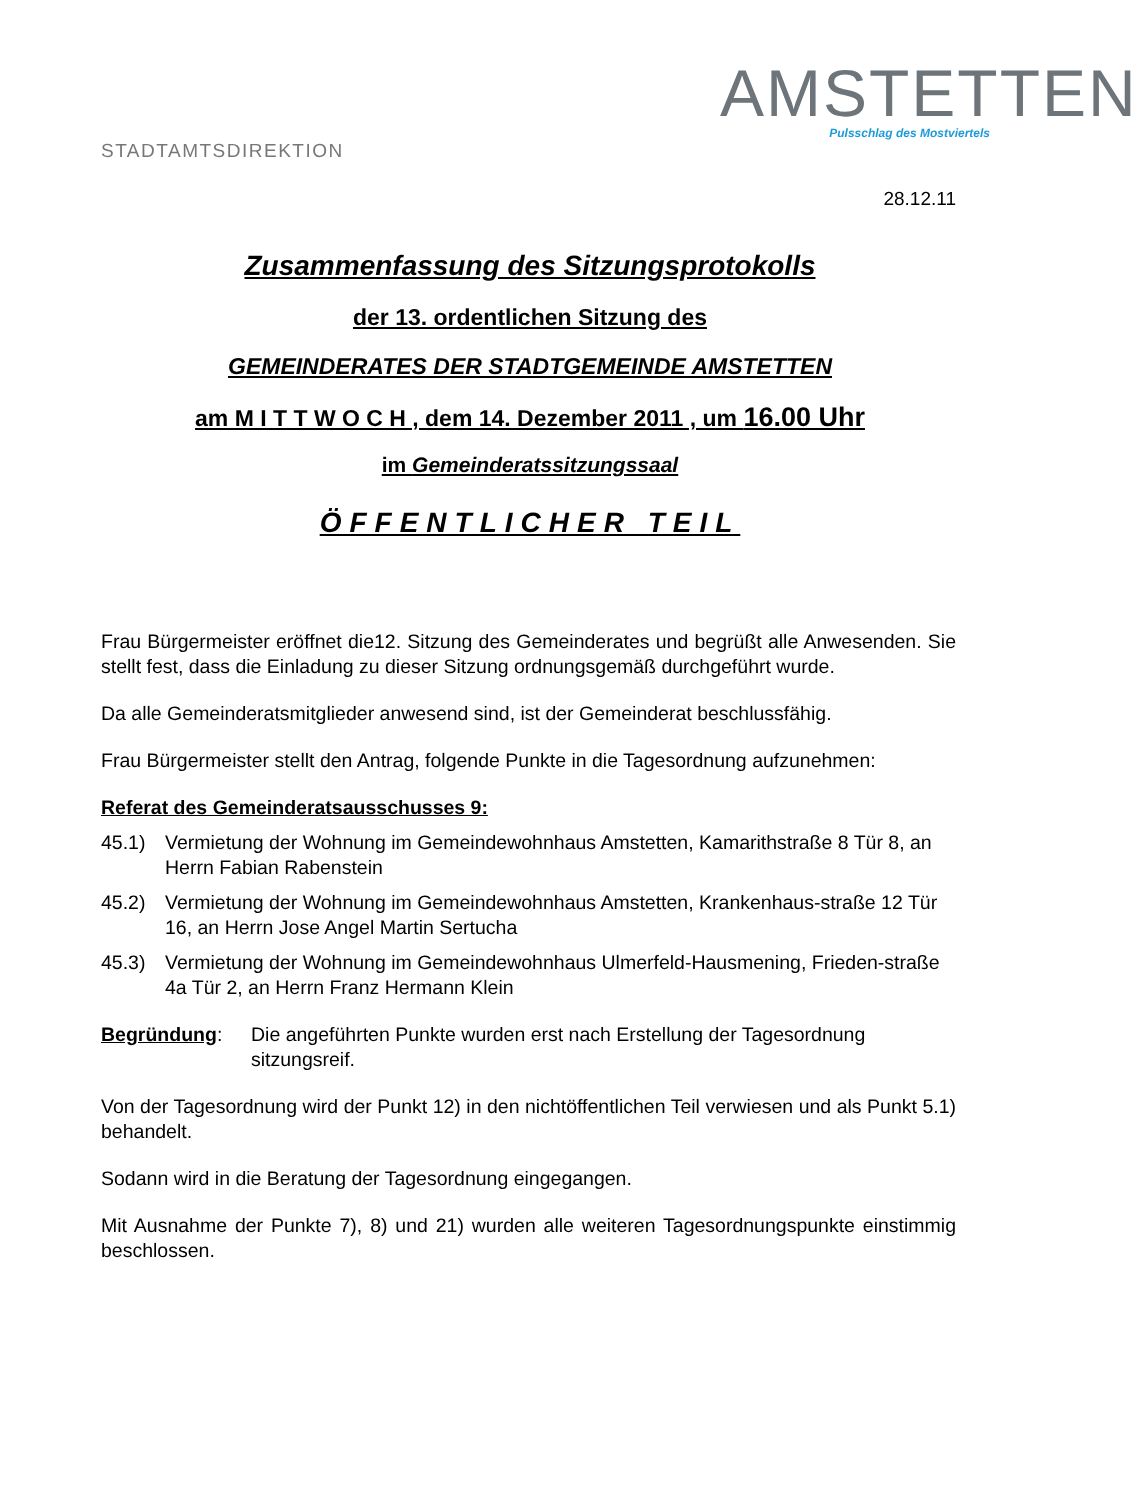STADTAMTSDIREKTION
AMSTETTEN
Pulsschlag des Mostviertels
28.12.11
Zusammenfassung des Sitzungsprotokolls
der 13. ordentlichen Sitzung des
GEMEINDERATES DER STADTGEMEINDE AMSTETTEN
am M I T T W O C H , dem 14. Dezember 2011 , um 16.00 Uhr
im Gemeinderatssitzungssaal
ÖFFENTLICHER TEIL
Frau Bürgermeister eröffnet die12. Sitzung des Gemeinderates und begrüßt alle Anwesenden. Sie stellt fest, dass die Einladung zu dieser Sitzung ordnungsgemäß durchgeführt wurde.
Da alle Gemeinderatsmitglieder anwesend sind, ist der Gemeinderat beschlussfähig.
Frau Bürgermeister stellt den Antrag, folgende Punkte in die Tagesordnung aufzunehmen:
Referat des Gemeinderatsausschusses 9:
45.1) Vermietung der Wohnung im Gemeindewohnhaus Amstetten, Kamarithstraße 8 Tür 8, an Herrn Fabian Rabenstein
45.2) Vermietung der Wohnung im Gemeindewohnhaus Amstetten, Krankenhaus-straße 12 Tür 16, an Herrn Jose Angel Martin Sertucha
45.3) Vermietung der Wohnung im Gemeindewohnhaus Ulmerfeld-Hausmening, Frieden-straße 4a Tür 2, an Herrn Franz Hermann Klein
Begründung: Die angeführten Punkte wurden erst nach Erstellung der Tagesordnung sitzungsreif.
Von der Tagesordnung wird der Punkt 12) in den nichtöffentlichen Teil verwiesen und als Punkt 5.1) behandelt.
Sodann wird in die Beratung der Tagesordnung eingegangen.
Mit Ausnahme der Punkte 7), 8) und 21) wurden alle weiteren Tagesordnungspunkte einstimmig beschlossen.